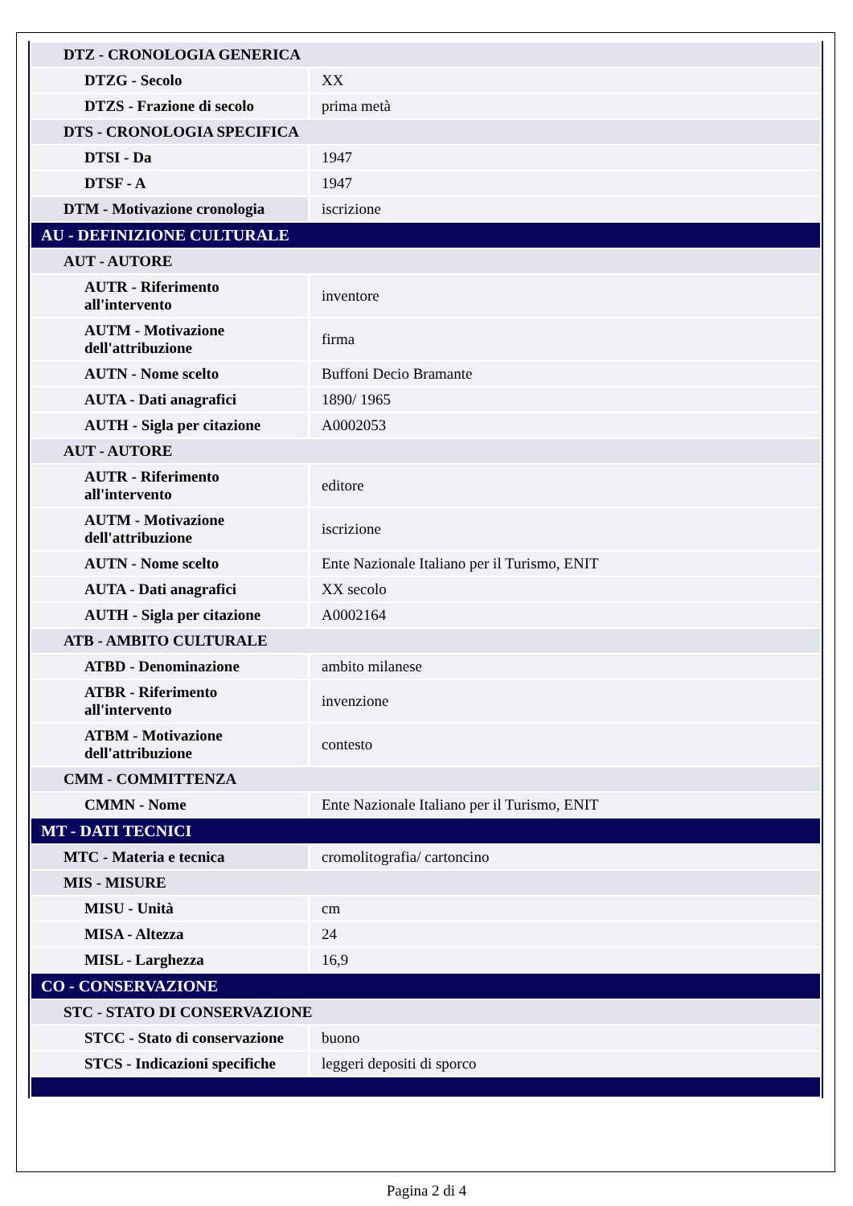| DTZ - CRONOLOGIA GENERICA | |
| DTZG - Secolo | XX |
| DTZS - Frazione di secolo | prima metà |
| DTS - CRONOLOGIA SPECIFICA | |
| DTSI - Da | 1947 |
| DTSF - A | 1947 |
| DTM - Motivazione cronologia | iscrizione |
| AU - DEFINIZIONE CULTURALE | |
| AUT - AUTORE | |
| AUTR - Riferimento all'intervento | inventore |
| AUTM - Motivazione dell'attribuzione | firma |
| AUTN - Nome scelto | Buffoni Decio Bramante |
| AUTA - Dati anagrafici | 1890/ 1965 |
| AUTH - Sigla per citazione | A0002053 |
| AUT - AUTORE | |
| AUTR - Riferimento all'intervento | editore |
| AUTM - Motivazione dell'attribuzione | iscrizione |
| AUTN - Nome scelto | Ente Nazionale Italiano per il Turismo, ENIT |
| AUTA - Dati anagrafici | XX secolo |
| AUTH - Sigla per citazione | A0002164 |
| ATB - AMBITO CULTURALE | |
| ATBD - Denominazione | ambito milanese |
| ATBR - Riferimento all'intervento | invenzione |
| ATBM - Motivazione dell'attribuzione | contesto |
| CMM - COMMITTENZA | |
| CMMN - Nome | Ente Nazionale Italiano per il Turismo, ENIT |
| MT - DATI TECNICI | |
| MTC - Materia e tecnica | cromolitografia/ cartoncino |
| MIS - MISURE | |
| MISU - Unità | cm |
| MISA - Altezza | 24 |
| MISL - Larghezza | 16,9 |
| CO - CONSERVAZIONE | |
| STC - STATO DI CONSERVAZIONE | |
| STCC - Stato di conservazione | buono |
| STCS - Indicazioni specifiche | leggeri depositi di sporco |
Pagina 2 di 4